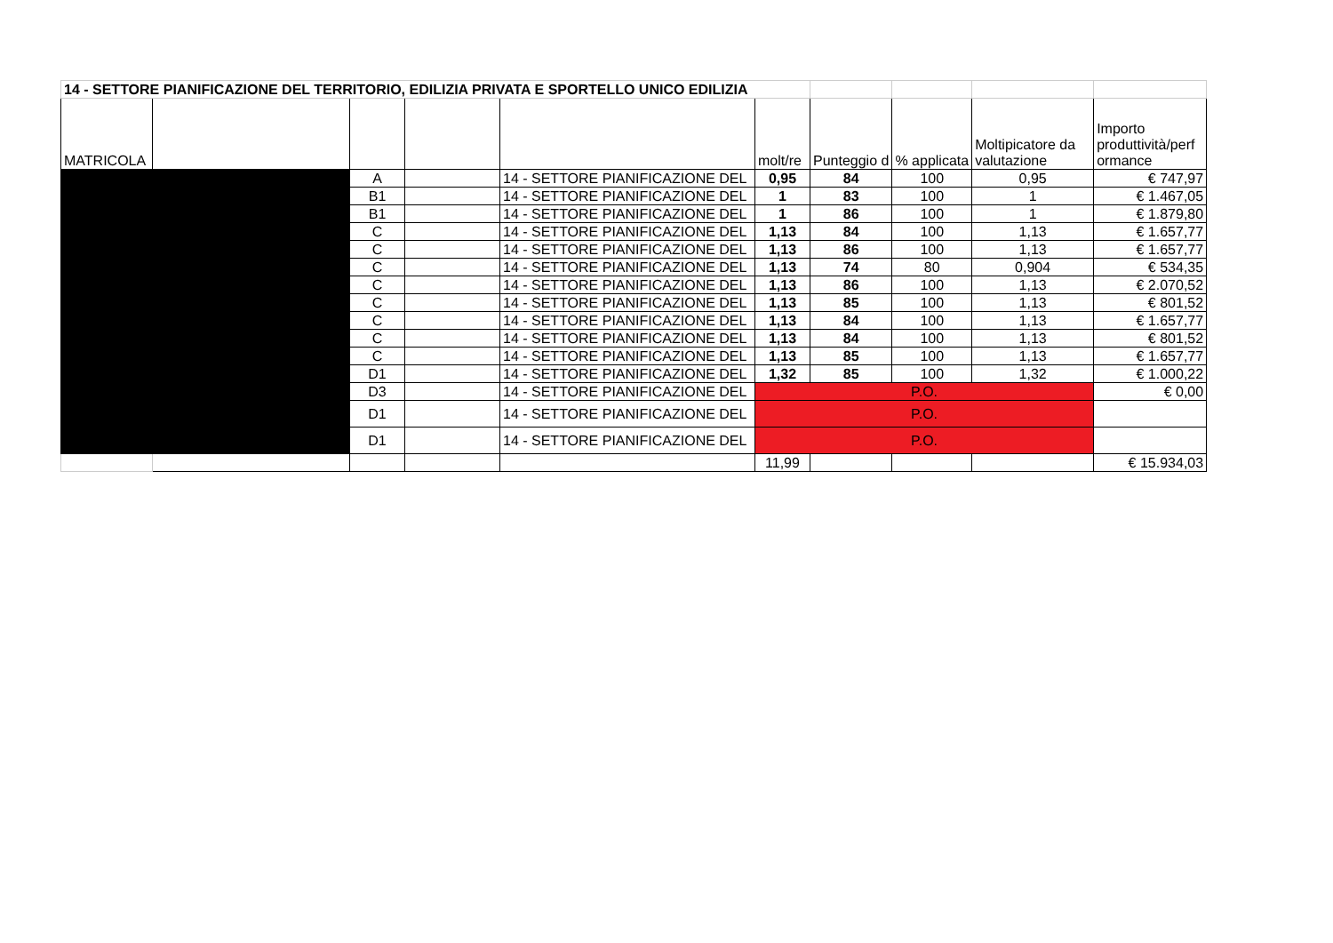| 14 - SETTORE PIANIFICAZIONE DEL TERRITORIO, EDILIZIA PRIVATA E SPORTELLO UNICO EDILIZIA | | | | | | | | | |
| MATRICOLA | | | | | molt/re | Punteggio d | % applicata | Moltipicatore da valutazione | Importo produttività/perf ormance |
| | | A | | 14 - SETTORE PIANIFICAZIONE DEL | 0,95 | 84 | 100 | 0,95 | € 747,97 |
| | | B1 | | 14 - SETTORE PIANIFICAZIONE DEL | 1 | 83 | 100 | 1 | € 1.467,05 |
| | | B1 | | 14 - SETTORE PIANIFICAZIONE DEL | 1 | 86 | 100 | 1 | € 1.879,80 |
| | | C | | 14 - SETTORE PIANIFICAZIONE DEL | 1,13 | 84 | 100 | 1,13 | € 1.657,77 |
| | | C | | 14 - SETTORE PIANIFICAZIONE DEL | 1,13 | 86 | 100 | 1,13 | € 1.657,77 |
| | | C | | 14 - SETTORE PIANIFICAZIONE DEL | 1,13 | 74 | 80 | 0,904 | € 534,35 |
| | | C | | 14 - SETTORE PIANIFICAZIONE DEL | 1,13 | 86 | 100 | 1,13 | € 2.070,52 |
| | | C | | 14 - SETTORE PIANIFICAZIONE DEL | 1,13 | 85 | 100 | 1,13 | € 801,52 |
| | | C | | 14 - SETTORE PIANIFICAZIONE DEL | 1,13 | 84 | 100 | 1,13 | € 1.657,77 |
| | | C | | 14 - SETTORE PIANIFICAZIONE DEL | 1,13 | 84 | 100 | 1,13 | € 801,52 |
| | | C | | 14 - SETTORE PIANIFICAZIONE DEL | 1,13 | 85 | 100 | 1,13 | € 1.657,77 |
| | | D1 | | 14 - SETTORE PIANIFICAZIONE DEL | 1,32 | 85 | 100 | 1,32 | € 1.000,22 |
| | | D3 | | 14 - SETTORE PIANIFICAZIONE DEL | P.O. | | | | € 0,00 |
| | | D1 | | 14 - SETTORE PIANIFICAZIONE DEL | P.O. | | | | |
| | | D1 | | 14 - SETTORE PIANIFICAZIONE DEL | P.O. | | | | |
| | | | | | 11,99 | | | | € 15.934,03 |